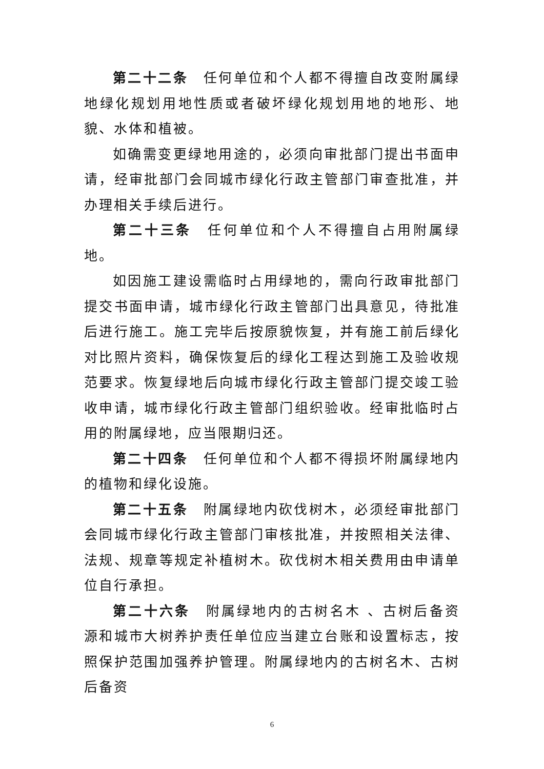第二十二条　任何单位和个人都不得擅自改变附属绿地绿化规划用地性质或者破坏绿化规划用地的地形、地貌、水体和植被。
如确需变更绿地用途的，必须向审批部门提出书面申请，经审批部门会同城市绿化行政主管部门审查批准，并办理相关手续后进行。
第二十三条　任何单位和个人不得擅自占用附属绿地。
如因施工建设需临时占用绿地的，需向行政审批部门提交书面申请，城市绿化行政主管部门出具意见，待批准后进行施工。施工完毕后按原貌恢复，并有施工前后绿化对比照片资料，确保恢复后的绿化工程达到施工及验收规范要求。恢复绿地后向城市绿化行政主管部门提交竣工验收申请，城市绿化行政主管部门组织验收。经审批临时占用的附属绿地，应当限期归还。
第二十四条　任何单位和个人都不得损坏附属绿地内的植物和绿化设施。
第二十五条　附属绿地内砍伐树木，必须经审批部门会同城市绿化行政主管部门审核批准，并按照相关法律、法规、规章等规定补植树木。砍伐树木相关费用由申请单位自行承担。
第二十六条　附属绿地内的古树名木 、古树后备资源和城市大树养护责任单位应当建立台账和设置标志，按照保护范围加强养护管理。附属绿地内的古树名木、古树后备资
6